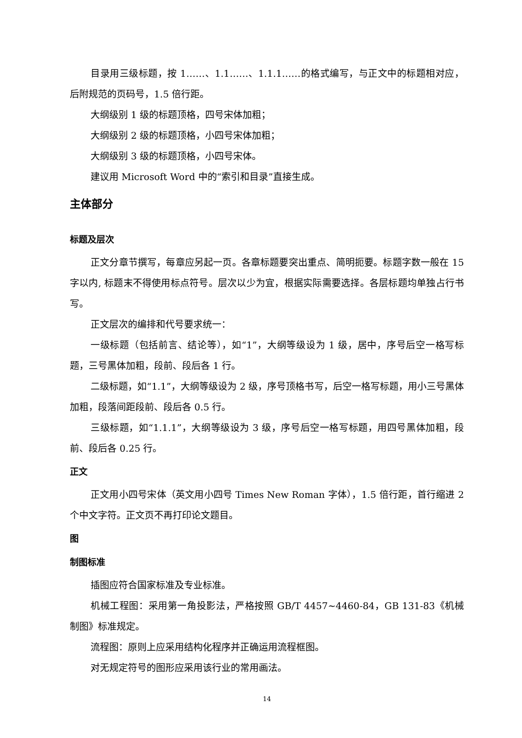目录用三级标题，按 1……、1.1……、1.1.1……的格式编写，与正文中的标题相对应，后附规范的页码号，1.5 倍行距。
大纲级别 1 级的标题顶格，四号宋体加粗；
大纲级别 2 级的标题顶格，小四号宋体加粗；
大纲级别 3 级的标题顶格，小四号宋体。
建议用 Microsoft Word 中的“索引和目录”直接生成。
主体部分
标题及层次
正文分章节撰写，每章应另起一页。各章标题要突出重点、简明扼要。标题字数一般在 15 字以内, 标题末不得使用标点符号。层次以少为宜，根据实际需要选择。各层标题均单独占行书写。
正文层次的编排和代号要求统一：
一级标题（包括前言、结论等），如“1”，大纲等级设为 1 级，居中，序号后空一格写标题，三号黑体加粗，段前、段后各 1 行。
二级标题，如“1.1”，大纲等级设为 2 级，序号顶格书写，后空一格写标题，用小三号黑体加粗，段落间距段前、段后各 0.5 行。
三级标题，如“1.1.1”，大纲等级设为 3 级，序号后空一格写标题，用四号黑体加粗，段前、段后各 0.25 行。
正文
正文用小四号宋体（英文用小四号 Times New Roman 字体），1.5 倍行距，首行缩进 2 个中文字符。正文页不再打印论文题目。
图
制图标准
插图应符合国家标准及专业标准。
机械工程图：采用第一角投影法，严格按照 GB/T 4457~4460-84，GB 131-83《机械制图》标准规定。
流程图：原则上应采用结构化程序并正确运用流程框图。
对无规定符号的图形应采用该行业的常用画法。
14